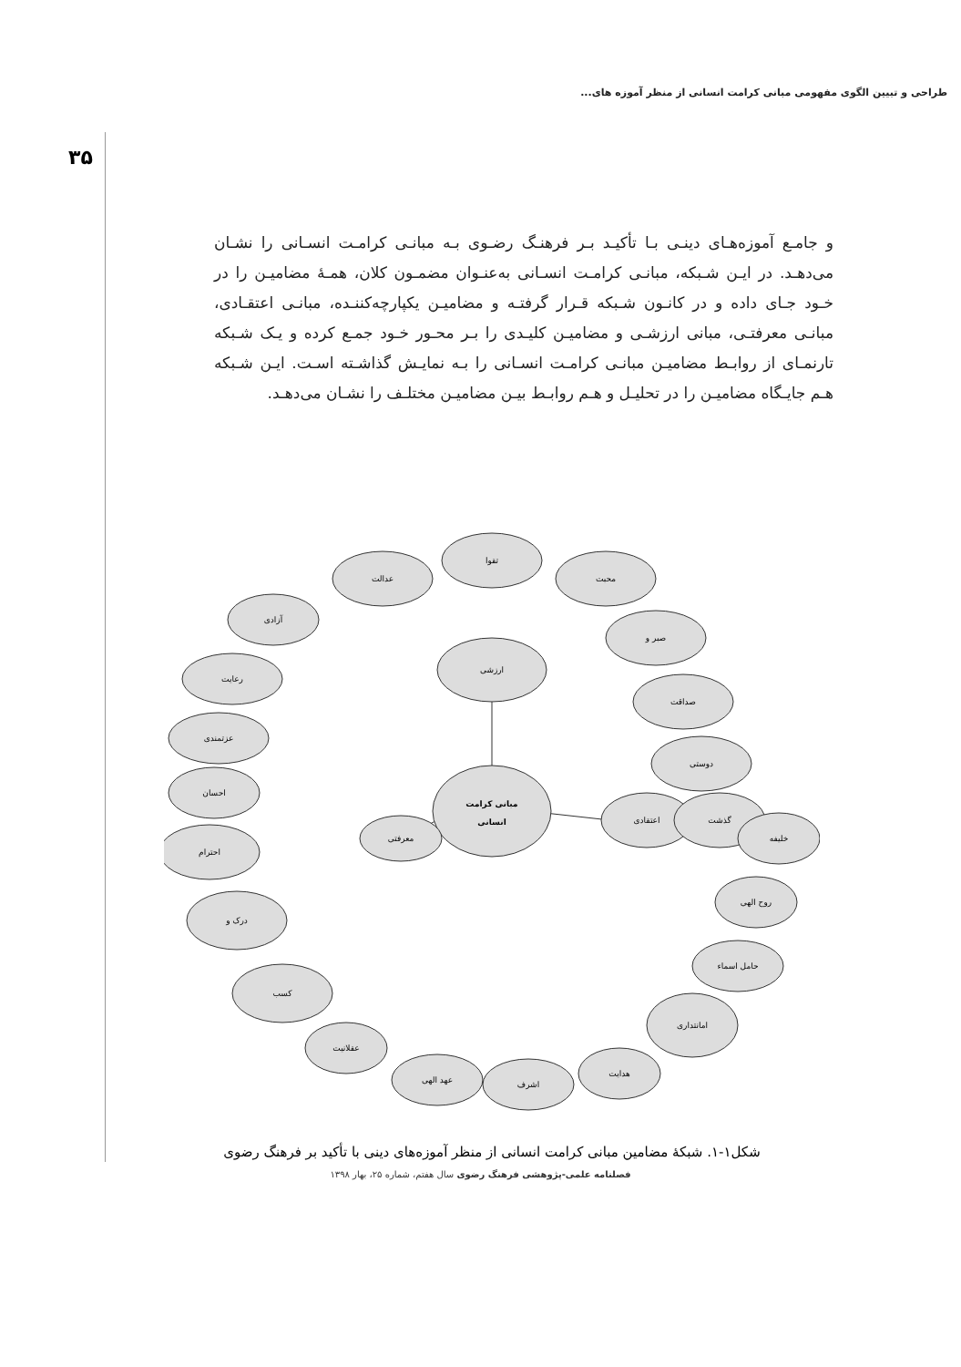طراحی و تبیین الگوی مفهومی مبانی کرامت انسانی از منظر آموزه های...
۳۵
و جامـع آموزه‌هـای دینـی بـا تأکیـد بـر فرهنـگ رضـوی بـه مبانـی کرامـت انسـانی را نشـان می‌دهـد. در ایـن شـبکه، مبانـی کرامـت انسـانی به‌عنـوان مضمـون کلان، همـۀ مضامیـن را در خـود جـای داده و در کانـون شـبکه قـرار گرفتـه و مضامیـن یکپارچه‌کننـده، مبانـی اعتقـادی، مبانـی معرفتـی، مبانی ارزشـی و مضامیـن کلیـدی را بـر محـور خـود جمـع کرده و یـک شـبکه تارنمـای از روابـط مضامیـن مبانـی کرامـت انسـانی را بـه نمایـش گذاشـته اسـت. ایـن شـبکه هـم جایـگاه مضامیـن را در تحلیـل و هـم روابـط بیـن مضامیـن مختلـف را نشـان می‌دهـد.
ارزشی
مبانی کرامت
انسانی
اعتقادی
معرفتی
عدالت
تقوا
محبت
صبر و
صداقت
دوستی
گذشت
آزادی
رعایت
عزتمندی
احسان
احترام
درک و
کسب
عقلانیت
عهد الهی
اشرف
هدایت
امانتداری
حامل اسماء
روح الهی
خلیفه
شکل۱-۱. شبکۀ مضامین مبانی کرامت انسانی از منظر آموزه‌های دینی با تأکید بر فرهنگ رضوی
فصلنامه علمی-پژوهشی فرهنگ رضوی سال هفتم، شماره ۲۵، بهار ۱۳۹۸